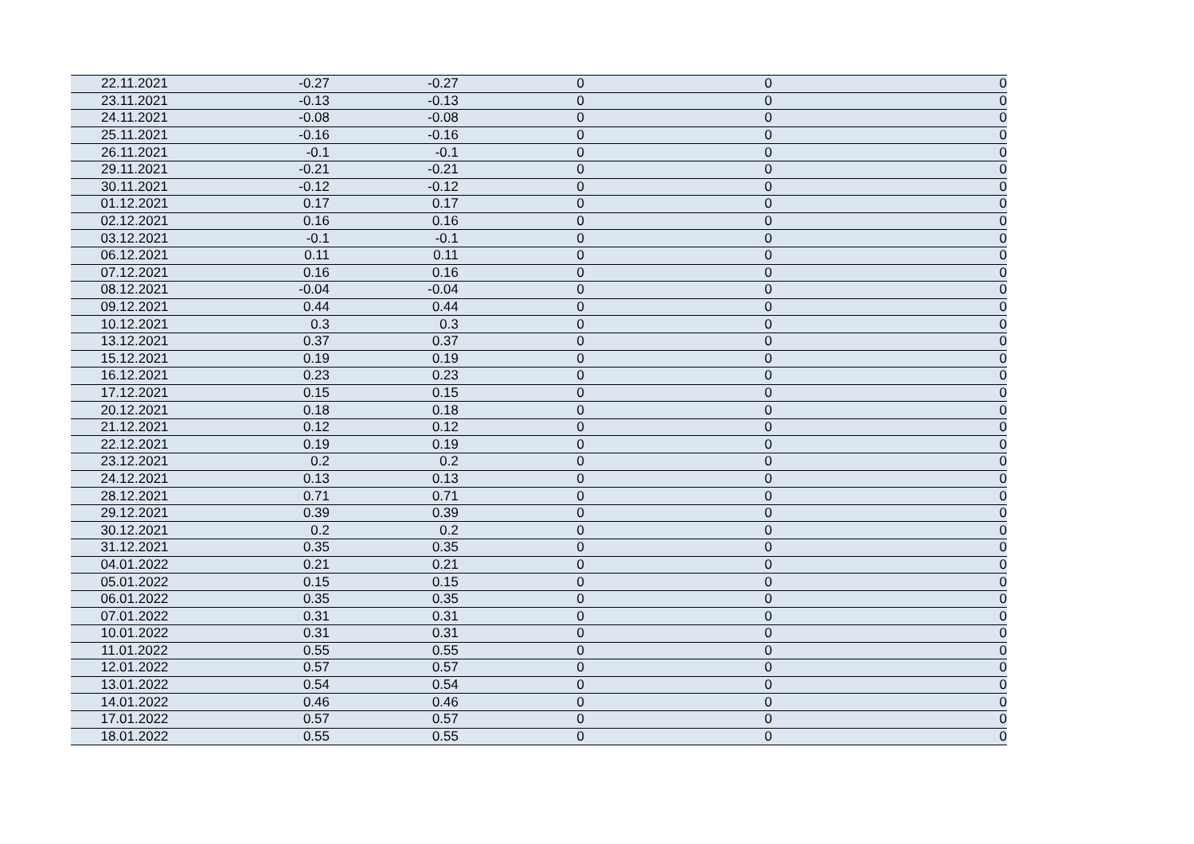| 22.11.2021 | -0.27 | -0.27 | 0 | 0 | 0 |
| 23.11.2021 | -0.13 | -0.13 | 0 | 0 | 0 |
| 24.11.2021 | -0.08 | -0.08 | 0 | 0 | 0 |
| 25.11.2021 | -0.16 | -0.16 | 0 | 0 | 0 |
| 26.11.2021 | -0.1 | -0.1 | 0 | 0 | 0 |
| 29.11.2021 | -0.21 | -0.21 | 0 | 0 | 0 |
| 30.11.2021 | -0.12 | -0.12 | 0 | 0 | 0 |
| 01.12.2021 | 0.17 | 0.17 | 0 | 0 | 0 |
| 02.12.2021 | 0.16 | 0.16 | 0 | 0 | 0 |
| 03.12.2021 | -0.1 | -0.1 | 0 | 0 | 0 |
| 06.12.2021 | 0.11 | 0.11 | 0 | 0 | 0 |
| 07.12.2021 | 0.16 | 0.16 | 0 | 0 | 0 |
| 08.12.2021 | -0.04 | -0.04 | 0 | 0 | 0 |
| 09.12.2021 | 0.44 | 0.44 | 0 | 0 | 0 |
| 10.12.2021 | 0.3 | 0.3 | 0 | 0 | 0 |
| 13.12.2021 | 0.37 | 0.37 | 0 | 0 | 0 |
| 15.12.2021 | 0.19 | 0.19 | 0 | 0 | 0 |
| 16.12.2021 | 0.23 | 0.23 | 0 | 0 | 0 |
| 17.12.2021 | 0.15 | 0.15 | 0 | 0 | 0 |
| 20.12.2021 | 0.18 | 0.18 | 0 | 0 | 0 |
| 21.12.2021 | 0.12 | 0.12 | 0 | 0 | 0 |
| 22.12.2021 | 0.19 | 0.19 | 0 | 0 | 0 |
| 23.12.2021 | 0.2 | 0.2 | 0 | 0 | 0 |
| 24.12.2021 | 0.13 | 0.13 | 0 | 0 | 0 |
| 28.12.2021 | 0.71 | 0.71 | 0 | 0 | 0 |
| 29.12.2021 | 0.39 | 0.39 | 0 | 0 | 0 |
| 30.12.2021 | 0.2 | 0.2 | 0 | 0 | 0 |
| 31.12.2021 | 0.35 | 0.35 | 0 | 0 | 0 |
| 04.01.2022 | 0.21 | 0.21 | 0 | 0 | 0 |
| 05.01.2022 | 0.15 | 0.15 | 0 | 0 | 0 |
| 06.01.2022 | 0.35 | 0.35 | 0 | 0 | 0 |
| 07.01.2022 | 0.31 | 0.31 | 0 | 0 | 0 |
| 10.01.2022 | 0.31 | 0.31 | 0 | 0 | 0 |
| 11.01.2022 | 0.55 | 0.55 | 0 | 0 | 0 |
| 12.01.2022 | 0.57 | 0.57 | 0 | 0 | 0 |
| 13.01.2022 | 0.54 | 0.54 | 0 | 0 | 0 |
| 14.01.2022 | 0.46 | 0.46 | 0 | 0 | 0 |
| 17.01.2022 | 0.57 | 0.57 | 0 | 0 | 0 |
| 18.01.2022 | 0.55 | 0.55 | 0 | 0 | 0 |